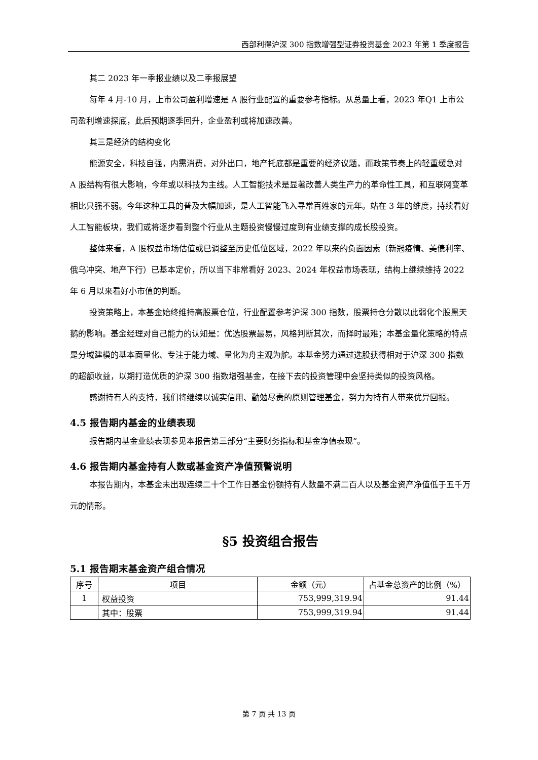西部利得沪深 300 指数增强型证券投资基金 2023 年第 1 季度报告
其二 2023 年一季报业绩以及二季报展望
每年 4 月-10 月，上市公司盈利增速是 A 股行业配置的重要参考指标。从总量上看，2023 年Q1 上市公司盈利增速探底，此后预期逐季回升，企业盈利或将加速改善。
其三是经济的结构变化
能源安全，科技自强，内需消费，对外出口，地产托底都是重要的经济议题，而政策节奏上的轻重缓急对 A 股结构有很大影响，今年或以科技为主线。人工智能技术是显著改善人类生产力的革命性工具，和互联网变革相比只强不弱。今年这种工具的普及大幅加速，是人工智能飞入寻常百姓家的元年。站在 3 年的维度，持续看好人工智能板块，我们或将逐步看到整个行业从主题投资慢慢过度到有业绩支撑的成长股投资。
整体来看，A 股权益市场估值或已调整至历史低位区域，2022 年以来的负面因素（新冠疫情、美债利率、俄乌冲突、地产下行）已基本定价，所以当下非常看好 2023、2024 年权益市场表现，结构上继续维持 2022 年 6 月以来看好小市值的判断。
投资策略上，本基金始终维持高股票仓位，行业配置参考沪深 300 指数，股票持仓分散以此弱化个股黑天鹅的影响。基金经理对自己能力的认知是：优选股票最易，风格判断其次，而择时最难；本基金量化策略的特点是分域建模的基本面量化、专注于能力域、量化为舟主观为舵。本基金努力通过选股获得相对于沪深 300 指数的超额收益，以期打造优质的沪深 300 指数增强基金，在接下去的投资管理中会坚持类似的投资风格。
感谢持有人的支持，我们将继续以诚实信用、勤勉尽责的原则管理基金，努力为持有人带来优异回报。
4.5 报告期内基金的业绩表现
报告期内基金业绩表现参见本报告第三部分“主要财务指标和基金净值表现”。
4.6 报告期内基金持有人数或基金资产净值预警说明
本报告期内，本基金未出现连续二十个工作日基金份额持有人数量不满二百人以及基金资产净值低于五千万元的情形。
§5 投资组合报告
5.1 报告期末基金资产组合情况
| 序号 | 项目 | 金额（元） | 占基金总资产的比例（%） |
| --- | --- | --- | --- |
| 1 | 权益投资 | 753,999,319.94 | 91.44 |
| | 其中：股票 | 753,999,319.94 | 91.44 |
第 7 页 共 13 页